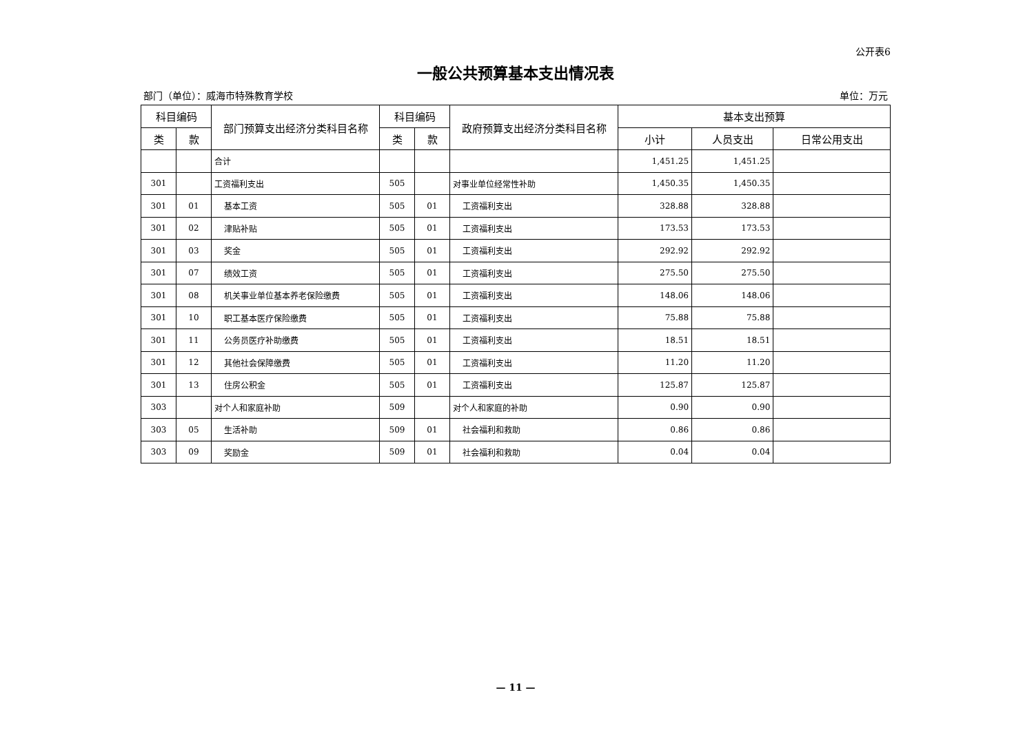公开表6
一般公共预算基本支出情况表
部门（单位）：威海市特殊教育学校 单位：万元
| 科目编码 | | 部门预算支出经济分类科目名称 | 科目编码 | | 政府预算支出经济分类科目名称 | 基本支出预算 | | |
| --- | --- | --- | --- | --- | --- | --- | --- | --- |
| 类 | 款 | | 类 | 款 | | 小计 | 人员支出 | 日常公用支出 |
| | | 合计 | | | | 1,451.25 | 1,451.25 | |
| 301 | | 工资福利支出 | 505 | | 对事业单位经常性补助 | 1,450.35 | 1,450.35 | |
| 301 | 01 | 基本工资 | 505 | 01 | 工资福利支出 | 328.88 | 328.88 | |
| 301 | 02 | 津贴补贴 | 505 | 01 | 工资福利支出 | 173.53 | 173.53 | |
| 301 | 03 | 奖金 | 505 | 01 | 工资福利支出 | 292.92 | 292.92 | |
| 301 | 07 | 绩效工资 | 505 | 01 | 工资福利支出 | 275.50 | 275.50 | |
| 301 | 08 | 机关事业单位基本养老保险缴费 | 505 | 01 | 工资福利支出 | 148.06 | 148.06 | |
| 301 | 10 | 职工基本医疗保险缴费 | 505 | 01 | 工资福利支出 | 75.88 | 75.88 | |
| 301 | 11 | 公务员医疗补助缴费 | 505 | 01 | 工资福利支出 | 18.51 | 18.51 | |
| 301 | 12 | 其他社会保障缴费 | 505 | 01 | 工资福利支出 | 11.20 | 11.20 | |
| 301 | 13 | 住房公积金 | 505 | 01 | 工资福利支出 | 125.87 | 125.87 | |
| 303 | | 对个人和家庭补助 | 509 | | 对个人和家庭的补助 | 0.90 | 0.90 | |
| 303 | 05 | 生活补助 | 509 | 01 | 社会福利和救助 | 0.86 | 0.86 | |
| 303 | 09 | 奖励金 | 509 | 01 | 社会福利和救助 | 0.04 | 0.04 | |
— 11 —